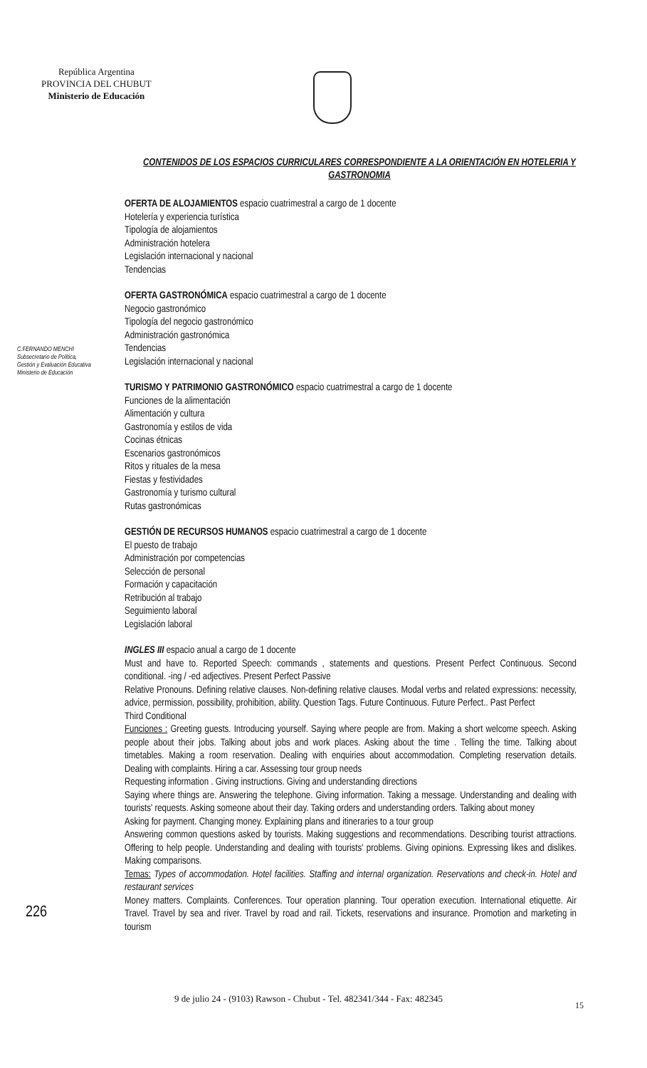República Argentina
PROVINCIA DEL CHUBUT
Ministerio de Educación
CONTENIDOS DE LOS ESPACIOS CURRICULARES CORRESPONDIENTE A LA ORIENTACIÓN EN HOTELERIA Y GASTRONOMIA
OFERTA DE ALOJAMIENTOS espacio cuatrimestral a cargo de 1 docente
Hotelería y experiencia turística
Tipología de alojamientos
Administración hotelera
Legislación internacional y nacional
Tendencias
OFERTA GASTRONÓMICA espacio cuatrimestral a cargo de 1 docente
Negocio gastronómico
Tipología del negocio gastronómico
Administración gastronómica
Tendencias
Legislación internacional y nacional
TURISMO Y PATRIMONIO GASTRONÓMICO espacio cuatrimestral a cargo de 1 docente
Funciones de la alimentación
Alimentación y cultura
Gastronomía y estilos de vida
Cocinas étnicas
Escenarios gastronómicos
Ritos y rituales de la mesa
Fiestas y festividades
Gastronomía y turismo cultural
Rutas gastronómicas
GESTIÓN DE RECURSOS HUMANOS espacio cuatrimestral a cargo de 1 docente
El puesto de trabajo
Administración por competencias
Selección de personal
Formación y capacitación
Retribución al trabajo
Seguimiento laboral
Legislación laboral
INGLES III espacio anual a cargo de 1 docente
Must and have to. Reported Speech: commands , statements and questions. Present Perfect Continuous. Second conditional. -ing / -ed adjectives. Present Perfect Passive
Relative Pronouns. Defining relative clauses. Non-defining relative clauses. Modal verbs and related expressions: necessity, advice, permission, possibility, prohibition, ability. Question Tags. Future Continuous. Future Perfect.. Past Perfect
Third Conditional
Funciones : Greeting guests. Introducing yourself. Saying where people are from. Making a short welcome speech. Asking people about their jobs. Talking about jobs and work places. Asking about the time . Telling the time. Talking about timetables. Making a room reservation. Dealing with enquiries about accommodation. Completing reservation details. Dealing with complaints. Hiring a car. Assessing tour group needs
Requesting information . Giving instructions. Giving and understanding directions
Saying where things are. Answering the telephone. Giving information. Taking a message. Understanding and dealing with tourists' requests. Asking someone about their day. Taking orders and understanding orders. Talking about money
Asking for payment. Changing money. Explaining plans and itineraries to a tour group
Answering common questions asked by tourists. Making suggestions and recommendations. Describing tourist attractions. Offering to help people. Understanding and dealing with tourists' problems. Giving opinions. Expressing likes and dislikes. Making comparisons.
Temas: Types of accommodation. Hotel facilities. Staffing and internal organization. Reservations and check-in. Hotel and restaurant services
Money matters. Complaints. Conferences. Tour operation planning. Tour operation execution. International etiquette. Air Travel. Travel by sea and river. Travel by road and rail. Tickets, reservations and insurance. Promotion and marketing in tourism
C.FERNANDO MENCHI
Subsecretario de Política,
Gestión y Evaluación Educativa
Ministerio de Educación
226
9 de julio 24 - (9103) Rawson - Chubut - Tel. 482341/344 - Fax: 482345
15